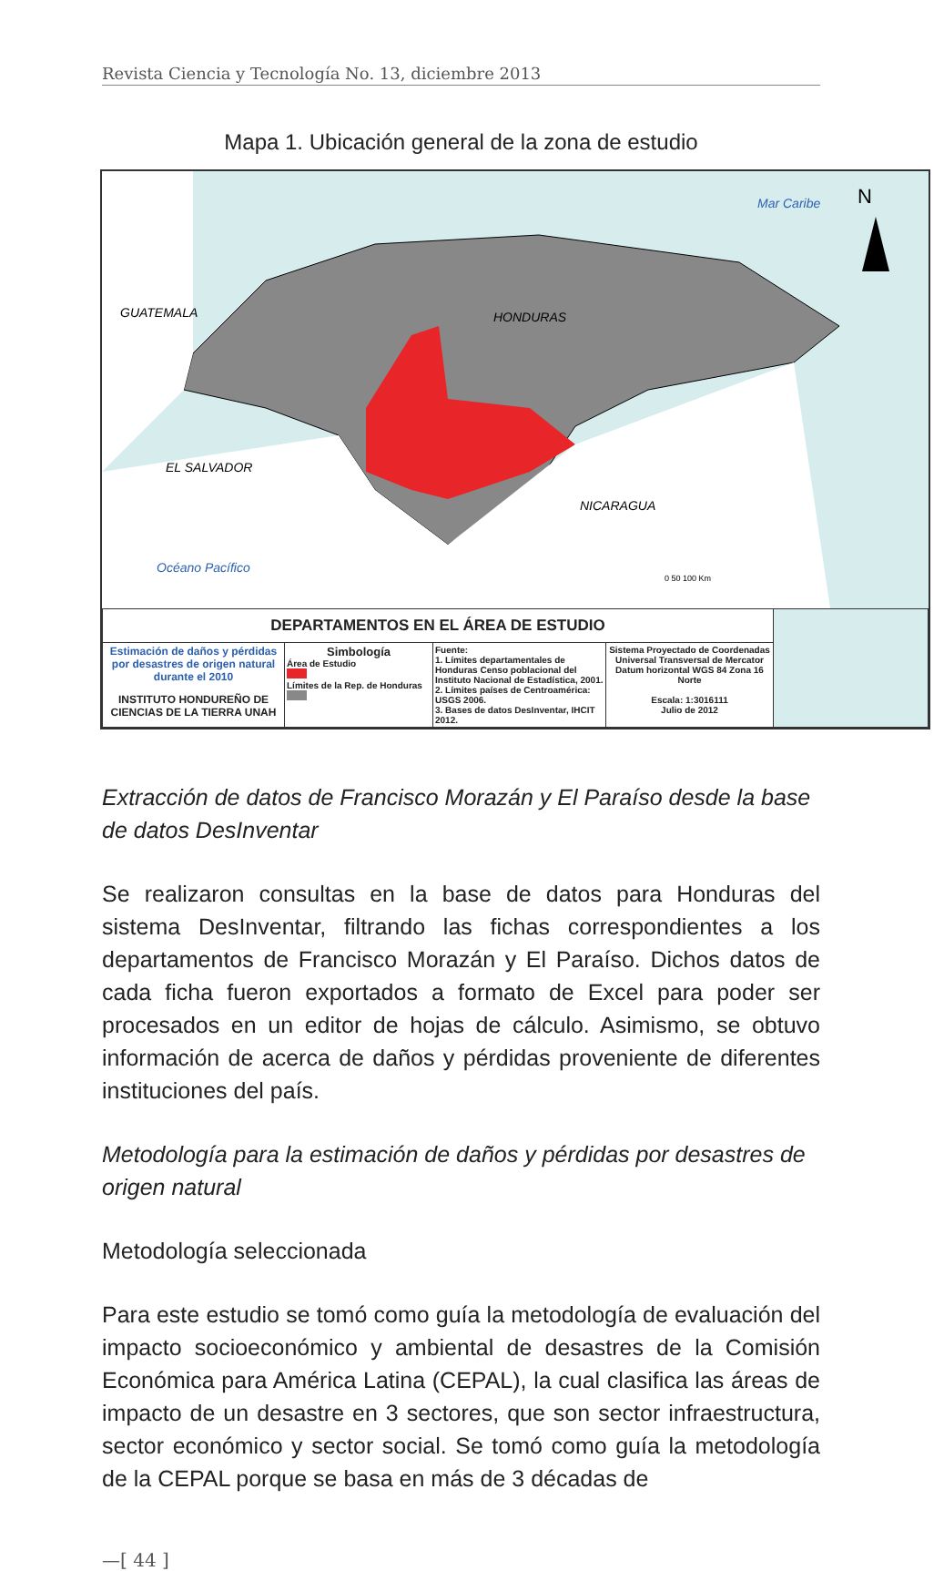Revista Ciencia y Tecnología No. 13, diciembre 2013
Mapa 1. Ubicación general de la zona de estudio
GUATEMALA
HONDURAS
EL SALVADOR
NICARAGUA
Océano Pacífico
Mar Caribe
N
0 50 100 Km
| DEPARTAMENTOS EN EL ÁREA DE ESTUDIO | | | | |
| Estimación de daños y pérdidas por desastres de origen natural durante el 2010 INSTITUTO HONDUREÑO DE CIENCIAS DE LA TIERRA UNAH | Simbología Área de Estudio Límites de la Rep. de Honduras | Fuente: 1. Límites departamentales de Honduras Censo poblacional del Instituto Nacional de Estadística, 2001. 2. Límites países de Centroamérica: USGS 2006. 3. Bases de datos DesInventar, IHCIT 2012. | Sistema Proyectado de Coordenadas Universal Transversal de Mercator Datum horizontal WGS 84 Zona 16 Norte Escala: 1:3016111 Julio de 2012 | |
Extracción de datos de Francisco Morazán y El Paraíso desde la base de datos DesInventar
Se realizaron consultas en la base de datos para Honduras del sistema DesInventar, filtrando las fichas correspondientes a los departamentos de Francisco Morazán y El Paraíso. Dichos datos de cada ficha fueron exportados a formato de Excel para poder ser procesados en un editor de hojas de cálculo. Asimismo, se obtuvo información de acerca de daños y pérdidas proveniente de diferentes instituciones del país.
Metodología para la estimación de daños y pérdidas por desastres de origen natural
Metodología seleccionada
Para este estudio se tomó como guía la metodología de evaluación del impacto socioeconómico y ambiental de desastres de la Comisión Económica para América Latina (CEPAL), la cual clasifica las áreas de impacto de un desastre en 3 sectores, que son sector infraestructura, sector económico y sector social. Se tomó como guía la metodología de la CEPAL porque se basa en más de 3 décadas de
—[ 44 ]